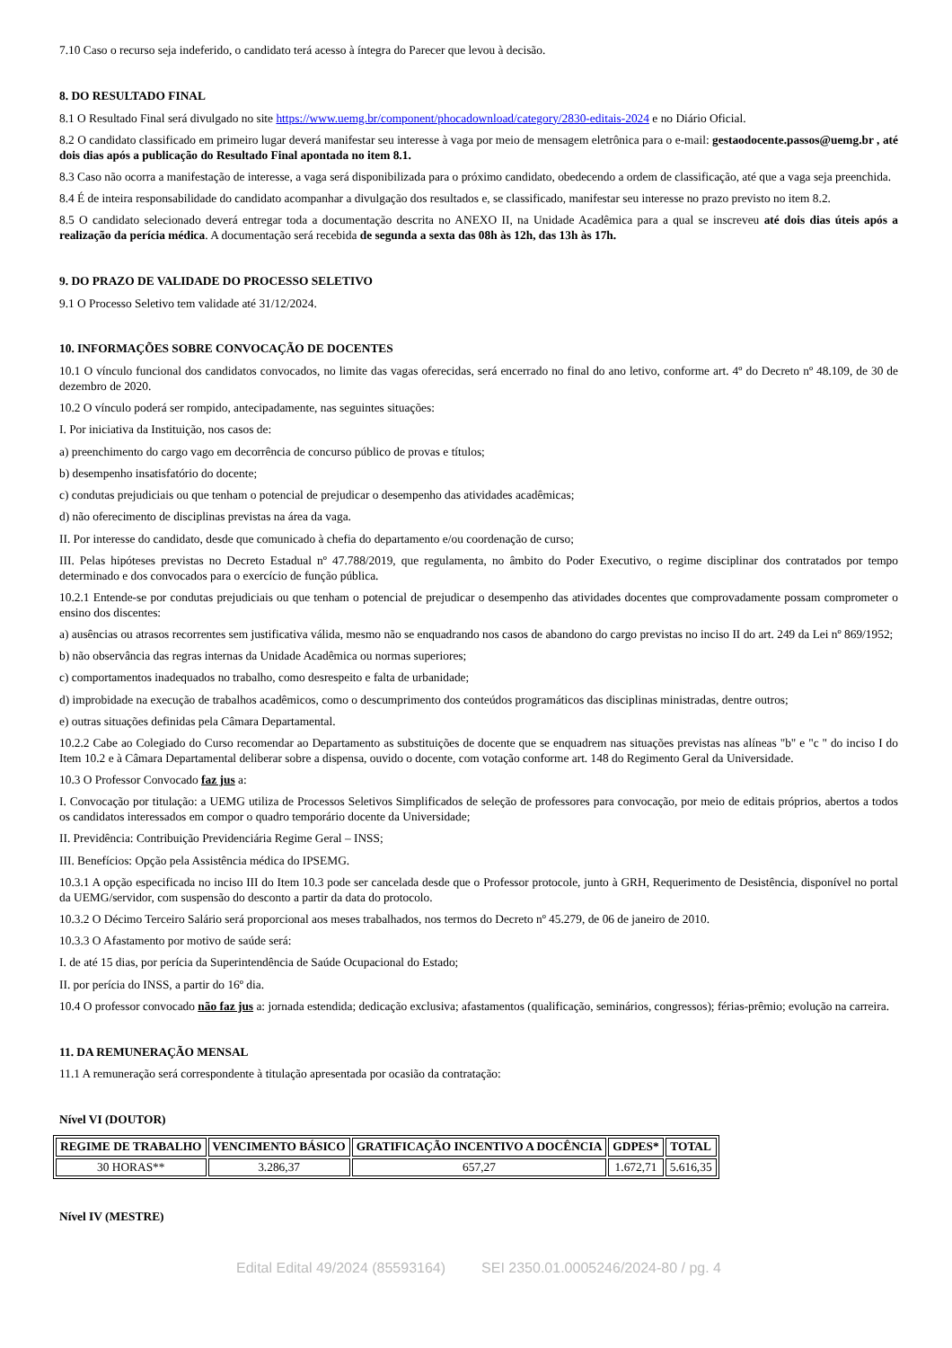7.10 Caso o recurso seja indeferido, o candidato terá acesso à íntegra do Parecer que levou à decisão.
8. DO RESULTADO FINAL
8.1 O Resultado Final será divulgado no site https://www.uemg.br/component/phocadownload/category/2830-editais-2024 e no Diário Oficial.
8.2 O candidato classificado em primeiro lugar deverá manifestar seu interesse à vaga por meio de mensagem eletrônica para o e-mail: gestaodocente.passos@uemg.br , até dois dias após a publicação do Resultado Final apontada no item 8.1.
8.3 Caso não ocorra a manifestação de interesse, a vaga será disponibilizada para o próximo candidato, obedecendo a ordem de classificação, até que a vaga seja preenchida.
8.4 É de inteira responsabilidade do candidato acompanhar a divulgação dos resultados e, se classificado, manifestar seu interesse no prazo previsto no item 8.2.
8.5 O candidato selecionado deverá entregar toda a documentação descrita no ANEXO II, na Unidade Acadêmica para a qual se inscreveu até dois dias úteis após a realização da perícia médica. A documentação será recebida de segunda a sexta das 08h às 12h, das 13h às 17h.
9. DO PRAZO DE VALIDADE DO PROCESSO SELETIVO
9.1 O Processo Seletivo tem validade até 31/12/2024.
10. INFORMAÇÕES SOBRE CONVOCAÇÃO DE DOCENTES
10.1 O vínculo funcional dos candidatos convocados, no limite das vagas oferecidas, será encerrado no final do ano letivo, conforme art. 4º do Decreto nº 48.109, de 30 de dezembro de 2020.
10.2 O vínculo poderá ser rompido, antecipadamente, nas seguintes situações:
I. Por iniciativa da Instituição, nos casos de:
a) preenchimento do cargo vago em decorrência de concurso público de provas e títulos;
b) desempenho insatisfatório do docente;
c) condutas prejudiciais ou que tenham o potencial de prejudicar o desempenho das atividades acadêmicas;
d) não oferecimento de disciplinas previstas na área da vaga.
II. Por interesse do candidato, desde que comunicado à chefia do departamento e/ou coordenação de curso;
III. Pelas hipóteses previstas no Decreto Estadual nº 47.788/2019, que regulamenta, no âmbito do Poder Executivo, o regime disciplinar dos contratados por tempo determinado e dos convocados para o exercício de função pública.
10.2.1 Entende-se por condutas prejudiciais ou que tenham o potencial de prejudicar o desempenho das atividades docentes que comprovadamente possam comprometer o ensino dos discentes:
a) ausências ou atrasos recorrentes sem justificativa válida, mesmo não se enquadrando nos casos de abandono do cargo previstas no inciso II do art. 249 da Lei nº 869/1952;
b) não observância das regras internas da Unidade Acadêmica ou normas superiores;
c) comportamentos inadequados no trabalho, como desrespeito e falta de urbanidade;
d) improbidade na execução de trabalhos acadêmicos, como o descumprimento dos conteúdos programáticos das disciplinas ministradas, dentre outros;
e) outras situações definidas pela Câmara Departamental.
10.2.2 Cabe ao Colegiado do Curso recomendar ao Departamento as substituições de docente que se enquadrem nas situações previstas nas alíneas "b" e "c " do inciso I do Item 10.2 e à Câmara Departamental deliberar sobre a dispensa, ouvido o docente, com votação conforme art. 148 do Regimento Geral da Universidade.
10.3 O Professor Convocado faz jus a:
I. Convocação por titulação: a UEMG utiliza de Processos Seletivos Simplificados de seleção de professores para convocação, por meio de editais próprios, abertos a todos os candidatos interessados em compor o quadro temporário docente da Universidade;
II. Previdência: Contribuição Previdenciária Regime Geral – INSS;
III. Benefícios: Opção pela Assistência médica do IPSEMG.
10.3.1 A opção especificada no inciso III do Item 10.3 pode ser cancelada desde que o Professor protocole, junto à GRH, Requerimento de Desistência, disponível no portal da UEMG/servidor, com suspensão do desconto a partir da data do protocolo.
10.3.2 O Décimo Terceiro Salário será proporcional aos meses trabalhados, nos termos do Decreto nº 45.279, de 06 de janeiro de 2010.
10.3.3 O Afastamento por motivo de saúde será:
I. de até 15 dias, por perícia da Superintendência de Saúde Ocupacional do Estado;
II. por perícia do INSS, a partir do 16º dia.
10.4 O professor convocado não faz jus a: jornada estendida; dedicação exclusiva; afastamentos (qualificação, seminários, congressos); férias-prêmio; evolução na carreira.
11. DA REMUNERAÇÃO MENSAL
11.1 A remuneração será correspondente à titulação apresentada por ocasião da contratação:
Nível VI (DOUTOR)
| REGIME DE TRABALHO | VENCIMENTO BÁSICO | GRATIFICAÇÃO INCENTIVO A DOCÊNCIA | GDPES* | TOTAL |
| --- | --- | --- | --- | --- |
| 30 HORAS** | 3.286,37 | 657,27 | 1.672,71 | 5.616,35 |
Nível IV (MESTRE)
Edital Edital 49/2024 (85593164) SEI 2350.01.0005246/2024-80 / pg. 4